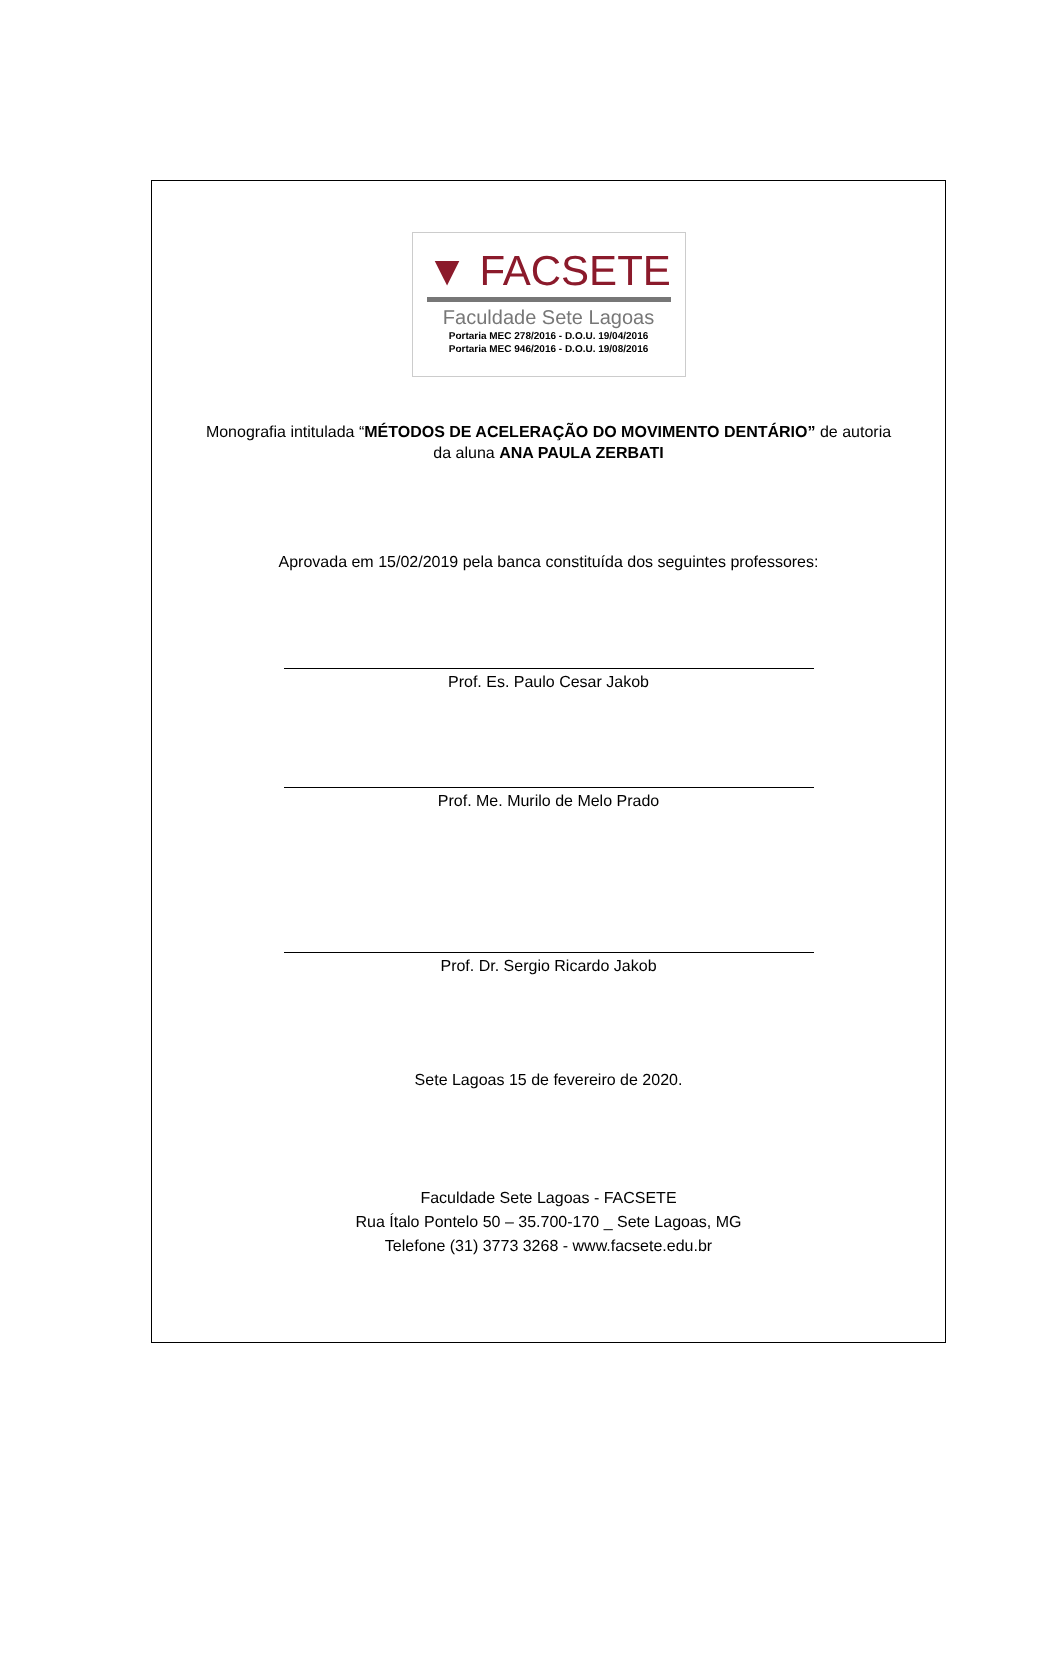▼ FACSETE
Faculdade Sete Lagoas
Portaria MEC 278/2016 - D.O.U. 19/04/2016
Portaria MEC 946/2016 - D.O.U. 19/08/2016
Monografia intitulada “MÉTODOS DE ACELERAÇÃO DO MOVIMENTO DENTÁRIO” de autoria
da aluna ANA PAULA ZERBATI
Aprovada em 15/02/2019 pela banca constituída dos seguintes professores:
Prof. Es. Paulo Cesar Jakob
Prof. Me. Murilo de Melo Prado
Prof. Dr. Sergio Ricardo Jakob
Sete Lagoas 15 de fevereiro de 2020.
Faculdade Sete Lagoas - FACSETE
Rua Ítalo Pontelo 50 – 35.700-170 _ Sete Lagoas, MG
Telefone (31) 3773 3268 - www.facsete.edu.br